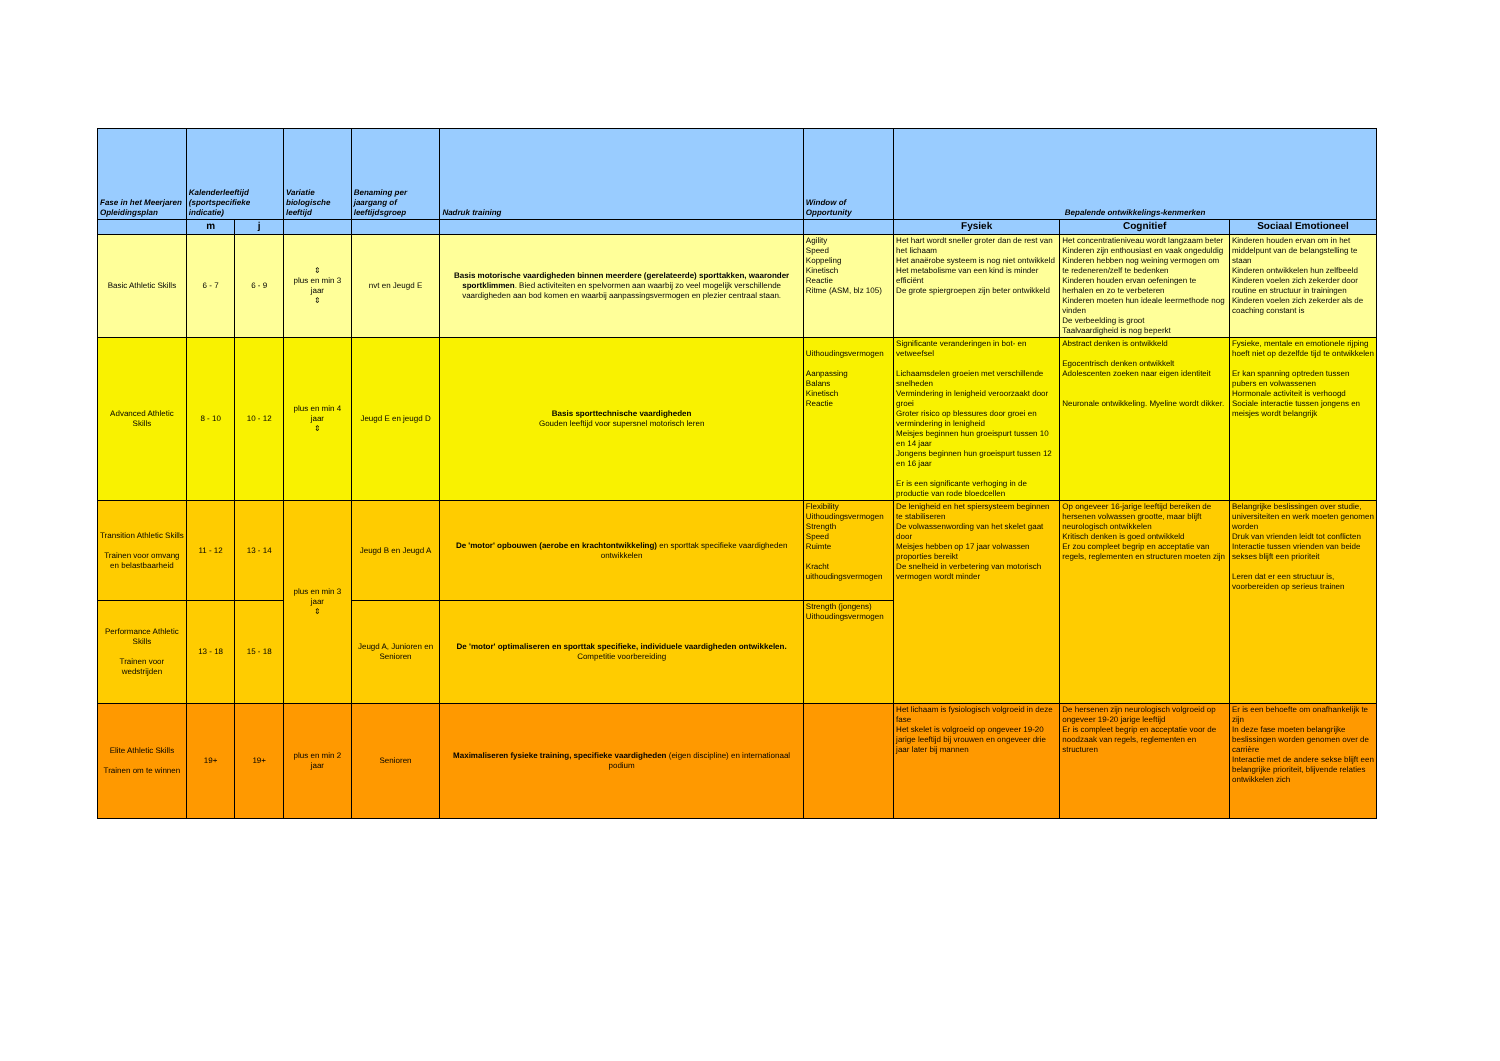| Fase in het Meerjaren Opleidingsplan | Kalenderleeftijd (sportspecifieke indicatie) | | Variatie biologische leeftijd | Benaming per jaargang of leeftijdsgroep | Nadruk training | Window of Opportunity | Bepalende ontwikkelings-kenmerken | | |
| --- | --- | --- | --- | --- | --- | --- | --- | --- | --- |
| | m | j | | | | | Fysiek | Cognitief | Sociaal Emotioneel |
| Basic Athletic Skills | 6 - 7 | 6 - 9 | ⇕ plus en min 3 jaar ⇕ | nvt en Jeugd E | Basis motorische vaardigheden binnen meerdere (gerelateerde) sporttakken, waaronder sportklimmen . Bied activiteiten en spelvormen aan waarbij zo veel mogelijk verschillende vaardigheden aan bod komen en waarbij aanpassingsvermogen en plezier centraal staan. | Agility Speed Koppeling Kinetisch Reactie Ritme (ASM, blz 105) | Het hart wordt sneller groter dan de rest van het lichaam Het anaërobe systeem is nog niet ontwikkeld Het metabolisme van een kind is minder efficiënt De grote spiergroepen zijn beter ontwikkeld | Het concentratieniveau wordt langzaam beter Kinderen zijn enthousiast en vaak ongeduldig Kinderen hebben nog weining vermogen om te redeneren/zelf te bedenken Kinderen houden ervan oefeningen te herhalen en zo te verbeteren Kinderen moeten hun ideale leermethode nog vinden De verbeelding is groot Taalvaardigheid is nog beperkt | Kinderen houden ervan om in het middelpunt van de belangstelling te staan Kinderen ontwikkelen hun zelfbeeld Kinderen voelen zich zekerder door routine en structuur in trainingen Kinderen voelen zich zekerder als de coaching constant is |
| Advanced Athletic Skills | 8 - 10 | 10 - 12 | plus en min 4 jaar ⇕ | Jeugd E en jeugd D | Basis sporttechnische vaardigheden Gouden leeftijd voor supersnel motorisch leren | Uithoudingsvermogen Aanpassing Balans Kinetisch Reactie | Significante veranderingen in bot- en vetweefsel Lichaamsdelen groeien met verschillende snelheden Vermindering in lenigheid veroorzaakt door groei Groter risico op blessures door groei en vermindering in lenigheid Meisjes beginnen hun groeispurt tussen 10 en 14 jaar Jongens beginnen hun groeispurt tussen 12 en 16 jaar Er is een significante verhoging in de productie van rode bloedcellen | Abstract denken is ontwikkeld Egocentrisch denken ontwikkelt Adolescenten zoeken naar eigen identiteit Neuronale ontwikkeling. Myeline wordt dikker. | Fysieke, mentale en emotionele rijping hoeft niet op dezelfde tijd te ontwikkelen Er kan spanning optreden tussen pubers en volwassenen Hormonale activiteit is verhoogd Sociale interactie tussen jongens en meisjes wordt belangrijk |
| Transition Athletic Skills Trainen voor omvang en belastbaarheid | 11 - 12 | 13 - 14 | plus en min 3 jaar ⇕ | Jeugd B en Jeugd A | De 'motor' opbouwen (aerobe en krachtontwikkeling) en sporttak specifieke vaardigheden ontwikkelen | Flexibility Uithoudingsvermogen Strength Speed Ruimte Kracht uithoudingsvermogen | De lenigheid en het spiersysteem beginnen te stabiliseren De volwassenwording van het skelet gaat door Meisjes hebben op 17 jaar volwassen proporties bereikt De snelheid in verbetering van motorisch vermogen wordt minder | Op ongeveer 16-jarige leeftijd bereiken de hersenen volwassen grootte, maar blijft neurologisch ontwikkelen Kritisch denken is goed ontwikkeld Er zou compleet begrip en acceptatie van regels, reglementen en structuren moeten zijn | Belangrijke beslissingen over studie, universiteiten en werk moeten genomen worden Druk van vrienden leidt tot conflicten Interactie tussen vrienden van beide sekses blijft een prioriteit Leren dat er een structuur is, voorbereiden op serieus trainen |
| Performance Athletic Skills Trainen voor wedstrijden | 13 - 18 | 15 - 18 | | Jeugd A, Junioren en Senioren | De 'motor' optimaliseren en sporttak specifieke, individuele vaardigheden ontwikkelen. Competitie voorbereiding | Strength (jongens) Uithoudingsvermogen | | | |
| Elite Athletic Skills Trainen om te winnen | 19+ | 19+ | plus en min 2 jaar | Senioren | Maximaliseren fysieke training, specifieke vaardigheden (eigen discipline) en internationaal podium | | Het lichaam is fysiologisch volgroeid in deze fase Het skelet is volgroeid op ongeveer 19-20 jarige leeftijd bij vrouwen en ongeveer drie jaar later bij mannen | De hersenen zijn neurologisch volgroeid op ongeveer 19-20 jarige leeftijd Er is compleet begrip en acceptatie voor de noodzaak van regels, reglementen en structuren | Er is een behoefte om onafhankelijk te zijn In deze fase moeten belangrijke beslissingen worden genomen over de carrière Interactie met de andere sekse blijft een belangrijke prioriteit, blijvende relaties ontwikkelen zich |